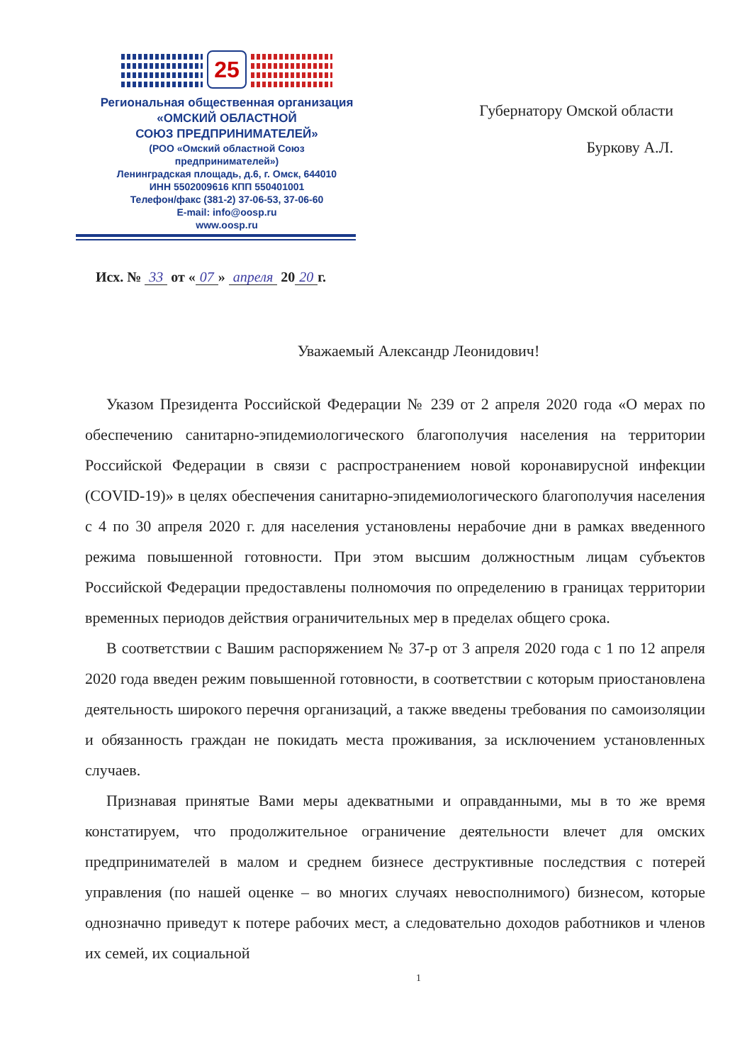25
Региональная общественная организация
«ОМСКИЙ ОБЛАСТНОЙ
СОЮЗ ПРЕДПРИНИМАТЕЛЕЙ»
(РОО «Омский областной Союз
предпринимателей»)
Ленинградская площадь, д.6, г. Омск, 644010
ИНН 5502009616 КПП 550401001
Телефон/факс (381-2) 37-06-53, 37-06-60
E-mail: info@oosp.ru
www.oosp.ru
Губернатору Омской области
Буркову А.Л.
Исх. № 33 от « 07 » апреля 20 20 г.
Уважаемый Александр Леонидович!
Указом Президента Российской Федерации № 239 от 2 апреля 2020 года «О мерах по обеспечению санитарно-эпидемиологического благополучия населения на территории Российской Федерации в связи с распространением новой коронавирусной инфекции (COVID-19)» в целях обеспечения санитарно-эпидемиологического благополучия населения с 4 по 30 апреля 2020 г. для населения установлены нерабочие дни в рамках введенного режима повышенной готовности. При этом высшим должностным лицам субъектов Российской Федерации предоставлены полномочия по определению в границах территории временных периодов действия ограничительных мер в пределах общего срока.
В соответствии с Вашим распоряжением № 37-р от 3 апреля 2020 года с 1 по 12 апреля 2020 года введен режим повышенной готовности, в соответствии с которым приостановлена деятельность широкого перечня организаций, а также введены требования по самоизоляции и обязанность граждан не покидать места проживания, за исключением установленных случаев.
Признавая принятые Вами меры адекватными и оправданными, мы в то же время констатируем, что продолжительное ограничение деятельности влечет для омских предпринимателей в малом и среднем бизнесе деструктивные последствия с потерей управления (по нашей оценке – во многих случаях невосполнимого) бизнесом, которые однозначно приведут к потере рабочих мест, а следовательно доходов работников и членов их семей, их социальной
1